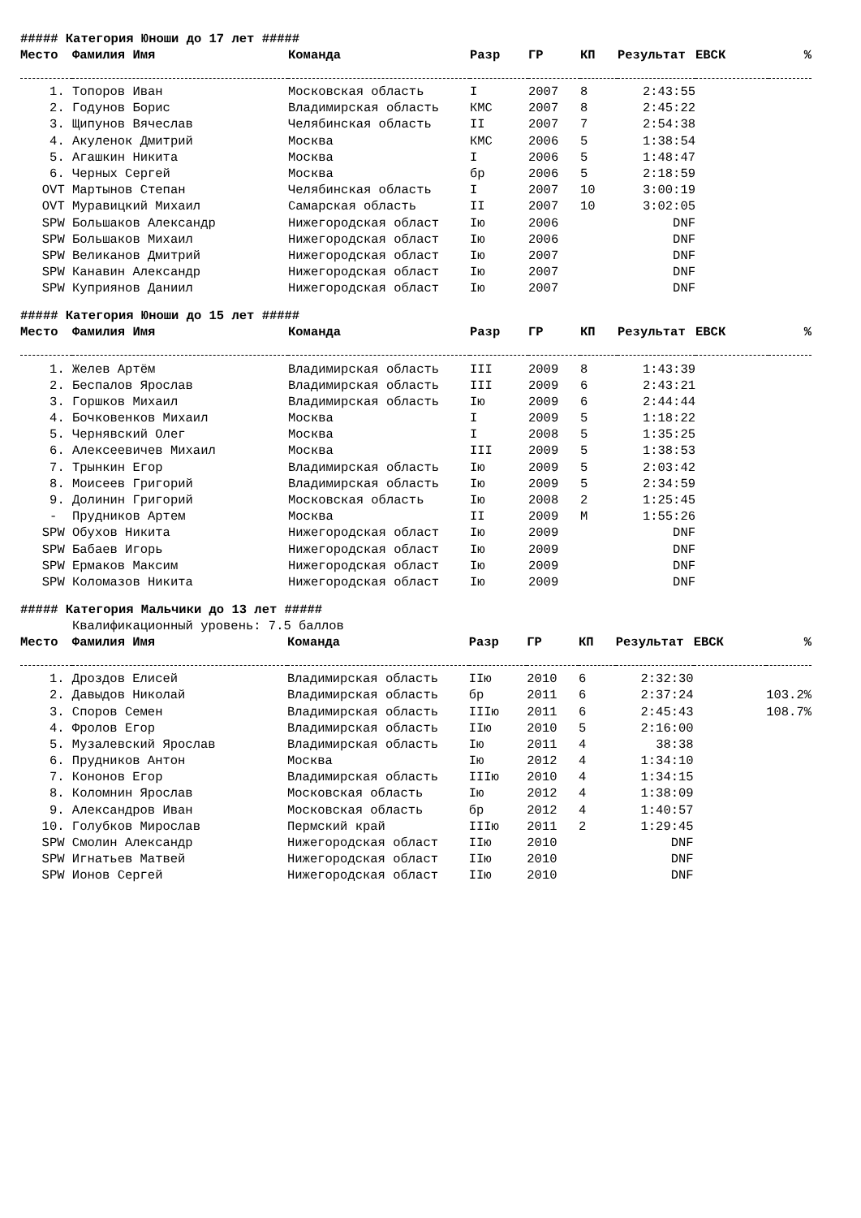##### Категория Юноши до 17 лет #####
| Место | Фамилия Имя | Команда | Разр | ГР | КП | Результат | ЕВСК | % |
| --- | --- | --- | --- | --- | --- | --- | --- | --- |
| 1. | Топоров Иван | Московская область | I | 2007 | 8 | 2:43:55 | | |
| 2. | Годунов Борис | Владимирская область | КМС | 2007 | 8 | 2:45:22 | | |
| 3. | Щипунов Вячеслав | Челябинская область | II | 2007 | 7 | 2:54:38 | | |
| 4. | Акуленок Дмитрий | Москва | КМС | 2006 | 5 | 1:38:54 | | |
| 5. | Агашкин Никита | Москва | I | 2006 | 5 | 1:48:47 | | |
| 6. | Черных Сергей | Москва | бр | 2006 | 5 | 2:18:59 | | |
| OVT | Мартынов Степан | Челябинская область | I | 2007 | 10 | 3:00:19 | | |
| OVT | Муравицкий Михаил | Самарская область | II | 2007 | 10 | 3:02:05 | | |
| SPW | Большаков Александр | Нижегородская област | Iю | 2006 | | DNF | | |
| SPW | Большаков Михаил | Нижегородская област | Iю | 2006 | | DNF | | |
| SPW | Великанов Дмитрий | Нижегородская област | Iю | 2007 | | DNF | | |
| SPW | Канавин Александр | Нижегородская област | Iю | 2007 | | DNF | | |
| SPW | Куприянов Даниил | Нижегородская област | Iю | 2007 | | DNF | | |
##### Категория Юноши до 15 лет #####
| Место | Фамилия Имя | Команда | Разр | ГР | КП | Результат | ЕВСК | % |
| --- | --- | --- | --- | --- | --- | --- | --- | --- |
| 1. | Желев Артём | Владимирская область | III | 2009 | 8 | 1:43:39 | | |
| 2. | Беспалов Ярослав | Владимирская область | III | 2009 | 6 | 2:43:21 | | |
| 3. | Горшков Михаил | Владимирская область | Iю | 2009 | 6 | 2:44:44 | | |
| 4. | Бочковенков Михаил | Москва | I | 2009 | 5 | 1:18:22 | | |
| 5. | Чернявский Олег | Москва | I | 2008 | 5 | 1:35:25 | | |
| 6. | Алексеевичев Михаил | Москва | III | 2009 | 5 | 1:38:53 | | |
| 7. | Трынкин Егор | Владимирская область | Iю | 2009 | 5 | 2:03:42 | | |
| 8. | Моисеев Григорий | Владимирская область | Iю | 2009 | 5 | 2:34:59 | | |
| 9. | Долинин Григорий | Московская область | Iю | 2008 | 2 | 1:25:45 | | |
| - | Прудников Артем | Москва | II | 2009 | М | 1:55:26 | | |
| SPW | Обухов Никита | Нижегородская област | Iю | 2009 | | DNF | | |
| SPW | Бабаев Игорь | Нижегородская област | Iю | 2009 | | DNF | | |
| SPW | Ермаков Максим | Нижегородская област | Iю | 2009 | | DNF | | |
| SPW | Коломазов Никита | Нижегородская област | Iю | 2009 | | DNF | | |
##### Категория Мальчики до 13 лет #####
Квалификационный уровень: 7.5 баллов
| Место | Фамилия Имя | Команда | Разр | ГР | КП | Результат | ЕВСК | % |
| --- | --- | --- | --- | --- | --- | --- | --- | --- |
| 1. | Дроздов Елисей | Владимирская область | IIю | 2010 | 6 | 2:32:30 | | |
| 2. | Давыдов Николай | Владимирская область | бр | 2011 | 6 | 2:37:24 | | 103.2% |
| 3. | Споров Семен | Владимирская область | IIIю | 2011 | 6 | 2:45:43 | | 108.7% |
| 4. | Фролов Егор | Владимирская область | IIю | 2010 | 5 | 2:16:00 | | |
| 5. | Музалевский Ярослав | Владимирская область | Iю | 2011 | 4 | 38:38 | | |
| 6. | Прудников Антон | Москва | Iю | 2012 | 4 | 1:34:10 | | |
| 7. | Кононов Егор | Владимирская область | IIIю | 2010 | 4 | 1:34:15 | | |
| 8. | Коломнин Ярослав | Московская область | Iю | 2012 | 4 | 1:38:09 | | |
| 9. | Александров Иван | Московская область | бр | 2012 | 4 | 1:40:57 | | |
| 10. | Голубков Мирослав | Пермский край | IIIю | 2011 | 2 | 1:29:45 | | |
| SPW | Смолин Александр | Нижегородская област | IIю | 2010 | | DNF | | |
| SPW | Игнатьев Матвей | Нижегородская област | IIю | 2010 | | DNF | | |
| SPW | Ионов Сергей | Нижегородская област | IIю | 2010 | | DNF | | |